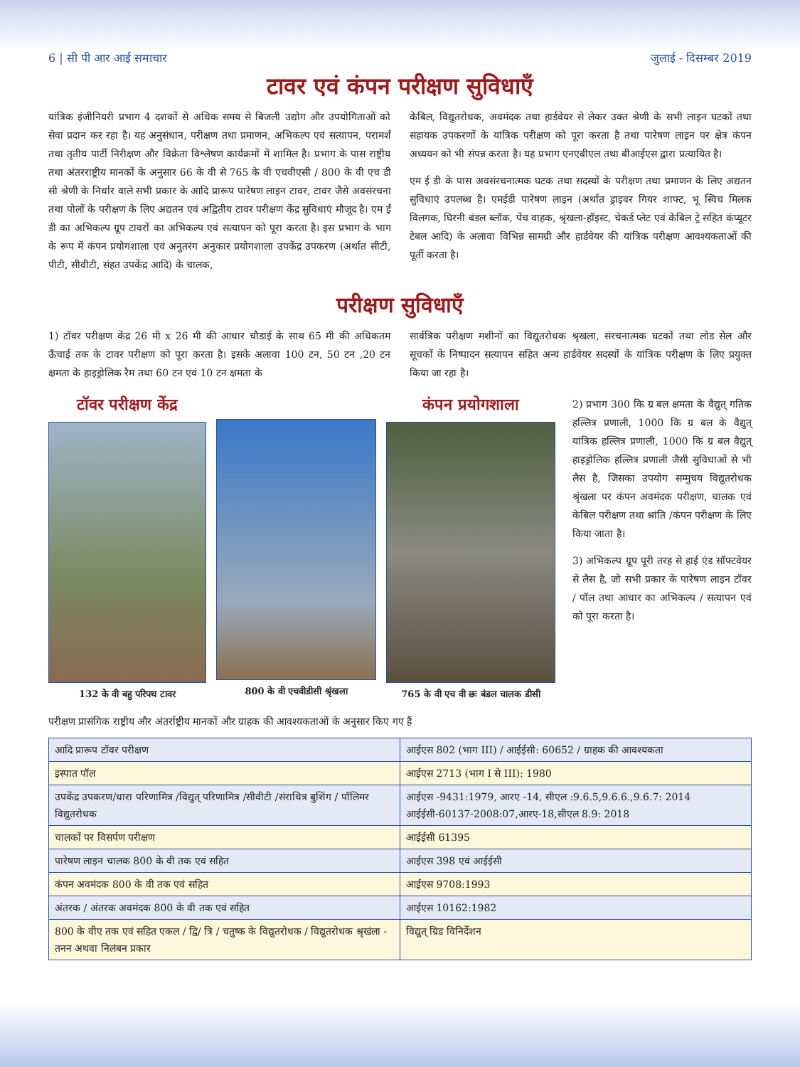6 | सी पी आर आई समाचार जुलाई - दिसम्बर 2019
टावर एवं कंपन परीक्षण सुविधाएँ
यांत्रिक इंजीनियरी प्रभाग 4 दशकों से अधिक समय से बिजली उद्योग और उपयोगिताओं को सेवा प्रदान कर रहा है। यह अनुसंधान, परीक्षण तथा प्रमाणन, अभिकल्प एवं सत्यापन, परामर्श तथा तृतीय पार्टी निरीक्षण और विक्रेता विश्लेषण कार्यक्रमों में शामिल है। प्रभाग के पास राष्ट्रीय तथा अंतरराष्ट्रीय मानकों के अनुसार 66 के वी से 765 के वी एचवीएसी / 800 के वी एच डी सी श्रेणी के निर्धार वाले सभी प्रकार के आदि प्रारूप पारेषण लाइन टावर, टावर जैसे अवसंरचना तथा पोलों के परीक्षण के लिए अद्यतन एवं अद्वितीय टावर परीक्षण केंद्र सुविधाएं मौजूद है। एम ई डी का अभिकल्प ग्रूप टावरों का अभिकल्प एवं सत्यापन को पूरा करता है। इस प्रभाग के भाग के रूप में कंपन प्रयोगशाला एवं अनुतरंग अनुकार प्रयोगशाला उपकेंद्र उपकरण (अर्थात सीटी, पीटी, सीवीटी, संहत उपकेंद्र आदि) के चालक,
केबिल, विद्युतरोधक, अवमंदक तथा हार्डवेयर से लेकर उक्त श्रेणी के सभी लाइन घटकों तथा सहायक उपकरणों के यांत्रिक परीक्षण को पूरा करता है तथा पारेषण लाइन पर क्षेत्र कंपन अध्ययन को भी संपन्न करता है। यह प्रभाग एनएबीएल तथा बीआईएस द्वारा प्रत्यायित है।
एम ई डी के पास अवसंरचनात्मक घटक तथा सदस्यों के परीक्षण तथा प्रमाणन के लिए अद्यतन सुविधाएं उपलब्ध है। एमईडी पारेषण लाइन (अर्थात ड्राइवर गियर शाफ्ट, भू स्विच मिलक विलगक, घिरनी बंडल ब्लॉक, पेंच वाहक, श्रृंखला-हॉइस्ट, चेकर्ड प्लेट एवं केबिल ट्रे सहित कंप्यूटर टेबल आदि) के अलावा विभिन्न सामग्री और हार्डवेयर की यांत्रिक परीक्षण आवश्यकताओं की पूर्ती करता है।
परीक्षण सुविधाएँ
1) टॉवर परीक्षण केंद्र 26 मी x 26 मी की आधार चौडाई के साथ 65 मी की अधिकतम ऊँचाई तक के टावर परीक्षण को पूरा करता है। इसके अलावा 100 टन, 50 टन ,20 टन क्षमता के हाइड्रोलिक रैम तथा 60 टन एवं 10 टन क्षमता के
सार्वत्रिक परीक्षण मशीनों का विद्युतरोधक श्रृखला, संरचनात्मक घटकों तथा लोड सेल और सूचकों के निष्पादन सत्यापन सहित अन्य हार्डवेयर सदस्यों के यांत्रिक परीक्षण के लिए प्रयुक्त किया जा रहा है।
टॉवर परीक्षण केंद्र
132 के वी बहु परिपथ टावर
800 के वी एचवीडीसी श्रृंखला
कंपन प्रयोगशाला
765 के वी एच वी छः बंडल चालक डीसी
2) प्रभाग 300 कि ग्र बल क्षमता के वैद्युत् गतिक हल्लित्र प्रणाली, 1000 कि ग्र बल के वैद्युत् यांत्रिक हल्लित्र प्रणाली, 1000 कि ग्र बल वैद्युत् हाइड्रोलिक हल्लित्र प्रणाली जैसी सुविधाओं से भी लैस है, जिसका उपयोग सम्मुचय विद्युतरोधक श्रृंखला पर कंपन अवमंदक परीक्षण, चालक एवं केबिल परीक्षण तथा श्रांति /कंपन परीक्षण के लिए किया जाता है।
3) अभिकल्प ग्रूप पूरी तरह से हाई एंड सॉफ्टवेयर से लैस है, जो सभी प्रकार के पारेषण लाइन टॉवर / पॉल तथा आधार का अभिकल्प / सत्यापन एवं को पूरा करता है।
परीक्षण प्रासंगिक राष्ट्रीय और अंतर्राष्ट्रीय मानकों और ग्राहक की आवश्यकताओं के अनुसार किए गए हैं
| आदि प्रारूप टॉवर परीक्षण | आईएस 802 (भाग III) / आईईसी: 60652 / ग्राहक की आवश्यकता |
| इस्पात पॉल | आईएस 2713 (भाग I से III): 1980 |
| उपकेंद्र उपकरण/धारा परिणामित्र /विद्युत् परिणामित्र /सीवीटी /संराधित्र बुशिंग / पॉलिमर विद्युतरोधक | आईएस -9431:1979, आरए -14, सीएल :9.6.5,9.6.6.,9.6.7: 2014 आईईसी-60137-2008:07,आरए-18,सीएल 8.9: 2018 |
| चालकों पर विसर्पण परीक्षण | आईईसी 61395 |
| पारेषण लाइन चालक 800 के वी तक एवं सहित | आईएस 398 एवं आईईसी |
| कंपन अवमंदक 800 के वी तक एवं सहित | आईएस 9708:1993 |
| अंतरक / अंतरक अवमंदक 800 के वी तक एवं सहित | आईएस 10162:1982 |
| 800 के वीए तक एवं सहित एकल / द्वि/ त्रि / चतुष्क के विद्युतरोधक / विद्युतरोधक श्रृखंला - तनन अथवा निलंबन प्रकार | विद्युत् ग्रिड विनिर्देशन |